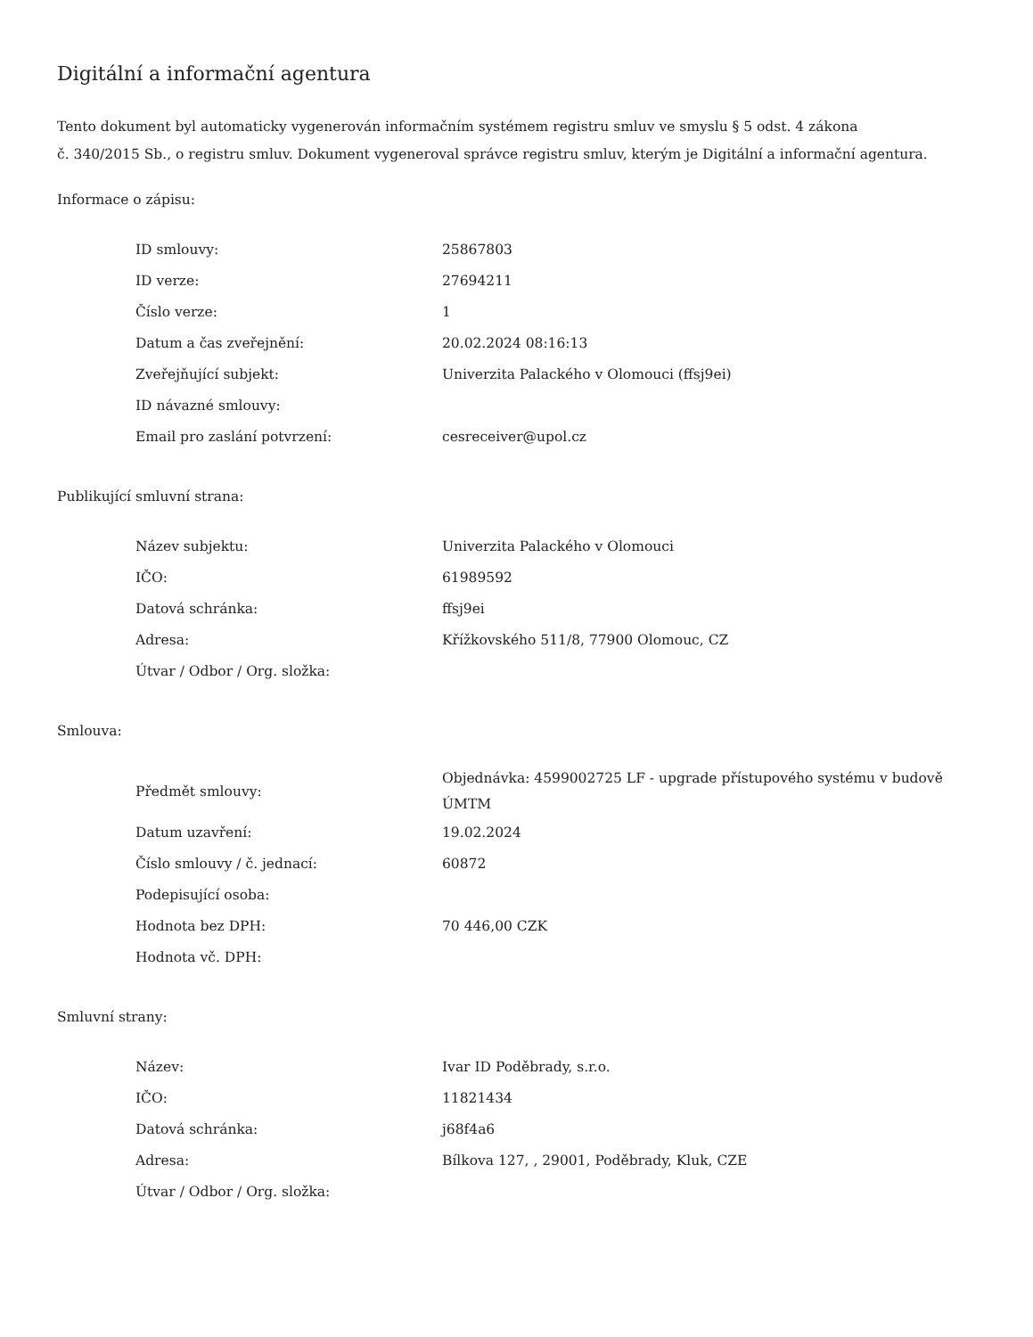Digitální a informační agentura
Tento dokument byl automaticky vygenerován informačním systémem registru smluv ve smyslu § 5 odst. 4 zákona
č. 340/2015 Sb., o registru smluv. Dokument vygeneroval správce registru smluv, kterým je Digitální a informační agentura.
Informace o zápisu:
| ID smlouvy: | 25867803 |
| ID verze: | 27694211 |
| Číslo verze: | 1 |
| Datum a čas zveřejnění: | 20.02.2024 08:16:13 |
| Zveřejňující subjekt: | Univerzita Palackého v Olomouci (ffsj9ei) |
| ID návazné smlouvy: | |
| Email pro zaslání potvrzení: | cesreceiver@upol.cz |
Publikující smluvní strana:
| Název subjektu: | Univerzita Palackého v Olomouci |
| IČO: | 61989592 |
| Datová schránka: | ffsj9ei |
| Adresa: | Křížkovského 511/8, 77900 Olomouc, CZ |
| Útvar / Odbor / Org. složka: | |
Smlouva:
| Předmět smlouvy: | Objednávka: 4599002725 LF - upgrade přístupového systému v budově ÚMTM |
| Datum uzavření: | 19.02.2024 |
| Číslo smlouvy / č. jednací: | 60872 |
| Podepisující osoba: | |
| Hodnota bez DPH: | 70 446,00 CZK |
| Hodnota vč. DPH: | |
Smluvní strany:
| Název: | Ivar ID Poděbrady, s.r.o. |
| IČO: | 11821434 |
| Datová schránka: | j68f4a6 |
| Adresa: | Bílkova 127, , 29001, Poděbrady, Kluk, CZE |
| Útvar / Odbor / Org. složka: | |